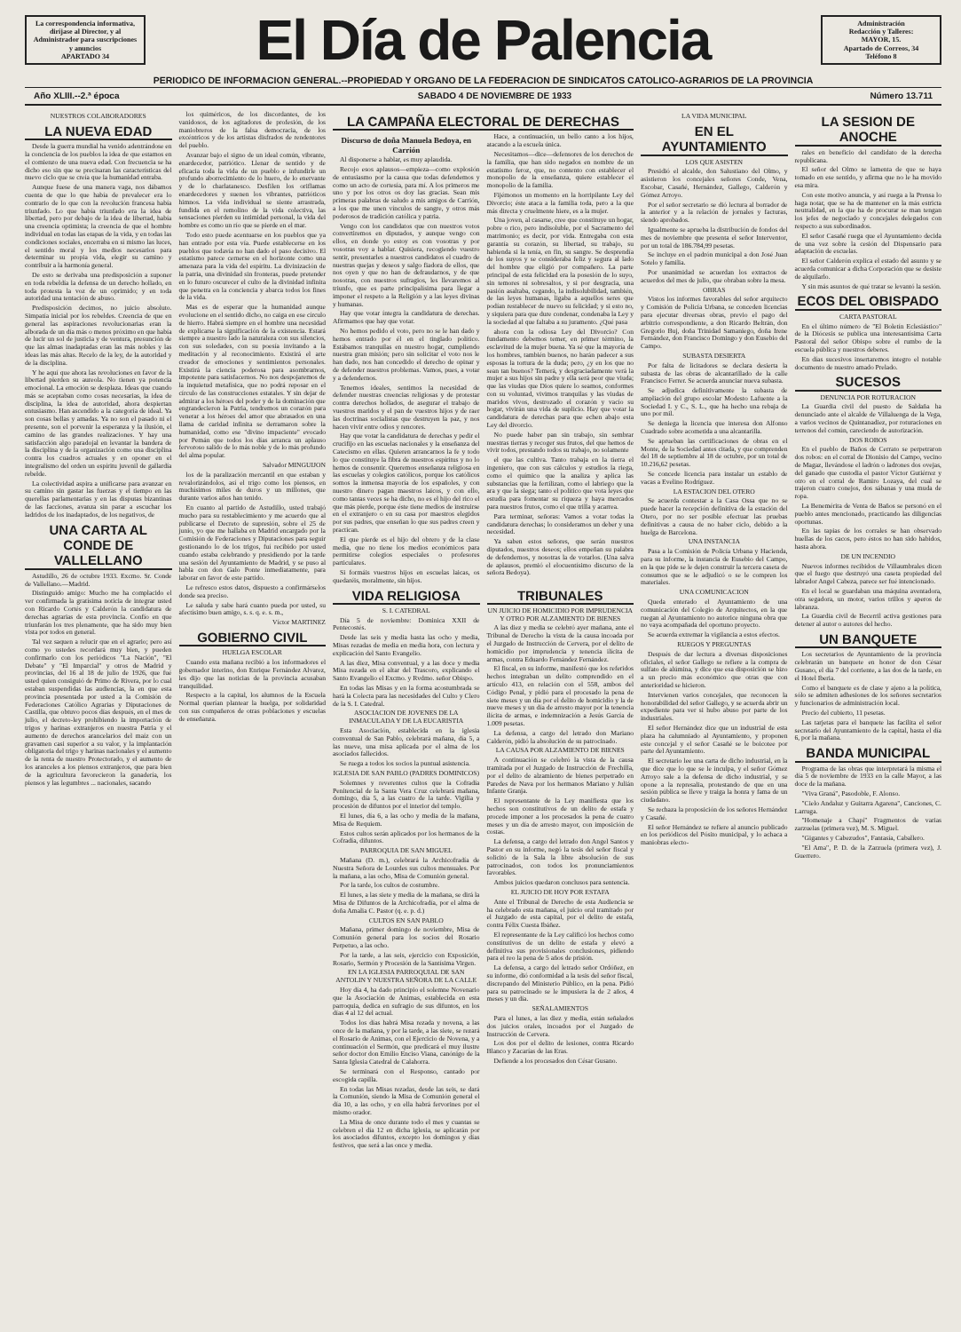La correspondencia informativa, diríjase al Director, y al Administrador para suscripciones y anuncios
APARTADO 34
El Día de Palencia
Administración
Redacción y Talleres:
MAYOR, 15.
Apartado de Correos, 34
Teléfono 8
PERIODICO DE INFORMACION GENERAL.--PROPIEDAD Y ORGANO DE LA FEDERACION DE SINDICATOS CATOLICO-AGRARIOS DE LA PROVINCIA
Año XLIII.--2.ª época SABADO 4 DE NOVIEMBRE DE 1933 Número 13.711
NUESTROS COLABORADORES
LA NUEVA EDAD
Desde la guerra mundial ha venido adentrándose en la conciencia de los pueblos la idea de que estamos en el comienzo de una nueva edad. Con frecuencia se ha dicho eso sin que se precisaran las características del nuevo ciclo que se creía que la humanidad entraba.
Aunque fuese de una manera vaga, nos dábamos cuenta de que lo que había de prevalecer era lo contrario de lo que con la revolución francesa había triunfado. Lo que había triunfado era la idea de libertad, pero por debajo de la idea de libertad, había una creencia optimista; la creencia de que el hombre individual en todas las etapas de la vida, y en todas las condiciones sociales, encerraba en sí mismo las luces, el sentido moral y los medios necesarios para determinar su propia vida, elegir su camino y contribuir a la harmonía general.
De esto se derivaba una predisposición a suponer en toda rebeldía la defensa de un derecho hollado, en toda protesta la voz de un oprimido; y en toda autoridad una tentación de abuso.
Predisposición decimos, no juicio absoluto. Simpatía inicial por los rebeldes. Creencia de que en general las aspiraciones revolucionarias eran la alborada de un día más o menos próximo en que había de lucir un sol de justicia y de ventura, presunción de que las almas inadaptadas eran las más nobles y las ideas las más altas. Recelo de la ley, de la autoridad y de la disciplina.
Y he aquí que ahora las revoluciones en favor de la libertad pierden su aureola. No tienen ya potencia emocional. La emoción se desplaza. Ideas que cuando más se aceptaban como cosas necesarias, la idea de disciplina, la idea de autoridad, ahora despiertan entusiasmo. Han ascendido a la categoría de ideal. Ya son cosas bellas y amadas. Ya no son el pasado ni el presente, son el porvenir la esperanza y la ilusión, el camino de las grandes realizaciones. Y hay una satisfacción algo paradojal en levantar la bandera de la disciplina y de la organización como una disciplina contra los cuadros actuales y en oponer en el integralismo del orden un espíritu juvenil de gallardía rebelde.
La colectividad aspira a unificarse para avanzar en su camino sin gastar las fuerzas y el tiempo en las querellas parlamentarias y en las disputas bizantinas de las facciones, avanza sin parar a escuchar los ladridos de los inadaptados, de los negativos, de
UNA CARTA AL CONDE DE VALLELLANO
Astudillo, 26 de octubre 1933. Excmo. Sr. Conde de Vallellano.—Madrid.
Distinguido amigo: Mucho me ha complacido el ver confirmada la gratísima noticia de integrar usted con Ricardo Cortés y Calderón la candidatura de derechas agrarias de esta provincia. Confío en que triunfarán los tres plenamente, que ha sido muy bien vista por todos en general.
Tal vez saquen a relucir que en el agrario; pero así como yo ustedes recordará muy bien, y pueden confirmarlo con los periódicos "La Nación", "El Debate" y "El Imparcial" y otros de Madrid y provincias, del 16 al 18 de julio de 1926, que fué usted quien consiguió de Primo de Rivera, por lo cual estaban suspendidas las audiencias, la en que esta provincia presentada por usted a la Comisión de Federaciones Católico Agrarias y Diputaciones de Castilla, que obtuvo pocos días después, en el mes de julio, el decreto-ley prohibiendo la importación de trigos y harinas extranjeros en nuestra Patria y el aumento de derechos arancelarios del maíz con un gravamen casi superior a su valor, y la implantación obligatoria del trigo y harinas nacionales y el aumento de la renta de nuestro Protectorado, y el aumento de los aranceles a los piensos extranjeros, que para bien de la agricultura favorecieron la ganadería, los piensos y las legumbres ... nacionales, sacando
los quiméricos, de los discordantes, de los vanidosos, de los agitadores de profesión, de los maniobreros de la falsa democracia, de los excéntricos y de los artistas disfrados de rendentores del pueblo.
Avanzar bajo el signo de un ideal común, vibrante, enardecedor, patriótico. Llenar de sentido y de eficacia toda la vida de un pueblo e infundirle un profundo aborrecimiento de lo huero, de lo enervante y de lo charlatanesco. Desfilen los oriflamas enardecedores y suenen los vibrantes, patrióticos himnos. La vida individual se siente arrastrada, fundida en el remolino de la vida colectiva, las sensaciones pierden su intimidad personal, la vida del hombre es como un río que se pierde en el mar.
Todo esto puede acentuarse en los pueblos que ya han entrado por esta vía. Puede establecerse en los pueblos que todavía no han dado el paso decisivo. El estatismo parece cernerse en el horizonte como una amenaza para la vida del espíritu. La divinización de la patria, una divinidad sin fronteras, puede pretender en lo futuro oscurecer el culto de la divinidad infinita que penetra en la conciencia y abarca todos los fines de la vida.
Mas es de esperar que la humanidad aunque evolucione en el sentido dicho, no caiga en ese círculo de hierro. Habrá siempre en el hombre una necesidad de explicarse la significación de la existencia. Estará siempre a nuestro lado la naturaleza con sus silencios, con sus soledades, con su poesía invitando a la meditación y al reconocimiento. Existirá el arte creador de emociones y sentimientos personales. Existirá la ciencia poderosa para asombrarnos, impotente para satisfacernos. No nos despojaremos de la inquietud metafísica, que no podrá reposar en el círculo de las construcciones estatales. Y sin dejar de admirar a los héroes del poder y de la dominación que engrandecieron la Patria, tendremos un corazón para venerar a los héroes del amor que abrasados en una llama de caridad infinita se derramaron sobre la humanidad, como ese "divino impaciente" evocado por Pemán que todos los días arranca un aplauso fervoroso salido de lo más noble y de lo más profundo del alma popular.
Salvador MINGUIJON
los de la paralización mercantil en que estaban y revalorizándolos, así el trigo como los piensos, en muchísimos miles de duros y un millones, que durante varios años han tenido.
En cuanto al partido de Astudillo, usted trabajó mucho para su restablecimiento y me acuerdo que al publicarse el Decreto de supresión, sobre el 25 de junio, yo que me hallaba en Madrid encargado por la Comisión de Federaciones y Diputaciones para seguir gestionando lo de los trigos, fuí recibido por usted cuando estaba celebrando y presidiendo por la tarde una sesión del Ayuntamiento de Madrid, y se puso al habla con don Galo Ponte inmediatamente, para laborar en favor de este partido.
Le refresco estos datos, dispuesto a confirmárselos donde sea preciso.
Le saluda y sabe hará cuanto pueda por usted, su afectísimo buen amigo, s. s. q. e. s. m.,
Víctor MARTINEZ
GOBIERNO CIVIL
HUELGA ESCOLAR
Cuando esta mañana recibió a los informadores el gobernador interino, don Enrique Fernández Alvarez, les dijo que las noticias de la provincia acusaban tranquilidad.
Respecto a la capital, los alumnos de la Escuela Normal querían plantear la huelga, por solidaridad con sus compañeros de otras poblaciones y escuelas de enseñanza.
LA CAMPAÑA ELECTORAL DE DERECHAS
Discurso de doña Manuela Bedoya, en Carrión
Al disponerse a hablar, es muy aplaudida.
Recojo esos aplausos—empieza—como explosión de entusiasmo por la causa que todas defendemos y como un acto de cortesía, para mí. A los primeros me uno y por los otros os doy las gracias. Sean mis primeras palabras de saludo a mis amigos de Carrión, a los que me unen vínculos de sangre, y otros más poderosos de tradición católica y patria.
Vengo con los candidatos que con nuestros votos convertiremos en diputados, y aunque vengo con ellos, en donde yo estoy es con vosotras y por vosotras voy a hablar. Quisiera, recogiendo vuestro sentir, presentarles a nuestros candidatos el cuadro de nuestras quejas y deseos y salgo fiadora de ellos, que nos oyen y que no han de defraudarnos, y de que nosotras, con nuestros sufragios, les llevaremos al triunfo, que es parte principalísima para llegar a imponer el respeto a la Religión y a las leyes divinas y humanas.
Hay que votar íntegra la candidatura de derechas. Afirmamos que hay que votar.
No hemos pedido el voto, pero no se le han dado y hemos entrado por él en el tinglado político. Estábamos tranquilas en nuestro hogar, cumpliendo nuestra gran misión; pero sin solicitar el voto nos le han dado, nos han concedido el derecho de opinar y de defender nuestros problemas. Vamos, pues, a votar y a defendernos.
Tenemos ideales, sentimos la necesidad de defender nuestras creencias religiosas y de protestar contra derechos hollados, de asegurar el trabajo de vuestros maridos y el pan de vuestros hijos y de raer las doctrinas socialistas que destruyen la paz, y nos hacen vivir entre odios y rencores.
Hay que votar la candidatura de derechas y pedir el crucifijo en las escuelas nacionales y la enseñanza del Catecismo en ellas. Quieren arrancarnos la fe y todo lo que constituye la fibra de nuestros espíritus y no lo hemos de consentir. Queremos enseñanza religiosa en las escuelas y colegios católicos, porque los católicos somos la inmensa mayoría de los españoles, y con nuestro dinero pagan maestros laicos, y con ello, como tantas veces se ha dicho, no es el hijo del rico el que más pierde, porque éste tiene medios de instruirse en el extranjero o en su casa por maestros elegidos por sus padres, que enseñan lo que sus padres creen y practican.
El que pierde es el hijo del obrero y de la clase media, que no tiene los medios económicos para permitirse colegios especiales o profesores particulares.
Si formáis vuestros hijos en escuelas laicas, os quedaréis, moralmente, sin hijos.
Hace, a continuación, un bello canto a los hijos, atacando a la escuela única.
Necesitamos—dice—defensores de los derechos de la familia, que han sido negados en nombre de un estatismo feroz, que, no contento con establecer el monopolio de la enseñanza, quiere establecer el monopolio de la familia.
Fijémonos un momento en la horripilante Ley del Divorcio; éste ataca a la familia toda, pero a la que más directa y cruelmente hiere, es a la mujer.
Una joven, al casarse, cree que constituye un hogar, pobre o rico, pero indisoluble, por el Sacramento del matrimonio; es decir, por vida. Entregaba con esta garantía su corazón, su libertad, su trabajo, su habienda si la tenía, en fin, su sangre. Se desprendía de los suyos y se consideraba feliz y segura al lado del hombre que eligió por compañero. La parte principal de esta felicidad era la posesión de lo suyo, sin temores ni sobresaltos, y si por desgracia, una pasión asaltaba, cegando, la indisolubilidad, también, de las leyes humanas, ligaba a aquellos seres que podían restablecer de nuevo su felicidad; y si esto no, y siquiera para que dure condenar, condenaba la Ley y la sociedad al que faltaba a su juramento. ¿Qué pasa
ahora con la odiosa Ley del Divorcio? Con fundamento debemos temer, en primer término, la esclavitud de la mujer buena. Ya sé que la mayoría de los hombres, también buenos, no harán padecer a sus esposas la tortura de la duda; pero, ¿y en los que no sean tan buenos? Temerá, y desgraciadamente verá la mujer a sus hijos sin padre y ella será peor que viuda; que las viudas que Dios quiere lo seamos, conformes con su voluntad, vivimos tranquilas y las viudas de maridos vivos, destrozado el corazón y vacío su hogar, vivirán una vida de suplicio. Hay que votar la candidatura de derechas para que echen abajo esta Ley del divorcio.
No puede haber pan sin trabajo, sin sembrar nuestras tierras y recoger sus frutos, del que hemos de vivir todos, prestando todos su trabajo, no solamente
el que las cultiva. Tanto trabaja en la tierra el ingeniero, que con sus cálculos y estudios la riega, como el químico que la analiza y aplica las substancias que la fertilizan, como el labriego que la ara y que la siega; tanto el político que vota leyes que estudia para fomentar su riqueza y haya mercados para nuestros frutos, como el que trilla y acarrea.
Para terminar, señoras: Vamos a votar todas la candidatura derechas; lo consideramos un deber y una necesidad.
Ya saben estos señores, que serán nuestros diputados, nuestros deseos; ellos empeñan su palabra de defendernos, y nosotras la de votarlos. (Una salva de aplausos, premió el elocuentísimo discurso de la señora Bedoya).
VIDA RELIGIOSA
S. I. CATEDRAL
Día 5 de noviembre: Dominica XXII de Pentecostés.
Desde las seis y media hasta las ocho y media, Misas rezadas de media en media hora, con lectura y explicación del Santo Evangelio.
A las diez, Misa conventual, y a las doce y media Misa rezada en el altar del Trascoro, explicando el Santo Evangelio el Excmo. y Rvdmo. señor Obispo.
En todas las Misas y en la forma acostumbrada se hará la Colecta para las necesidades del Culto y Clero de la S. I. Catedral.
ASOCIACION DE JOVENES DE LA INMACULADA Y DE LA EUCARISTIA
Esta Asociación, establecida en la iglesia conventual de San Pablo, celebrará mañana, día 5, a las nueve, una misa aplicada por el alma de los asociados fallecidos.
Se ruega a todos los socios la puntual asistencia.
IGLESIA DE SAN PABLO (PADRES DOMINICOS)
Solemnes y reverentes cultos que la Cofradía Penitencial de la Santa Vera Cruz celebrará mañana, domingo, día 5, a las cuatro de la tarde. Vigilia y procesión de difuntos por el interior del templo.
El lunes, día 6, a las ocho y media de la mañana, Misa de Requiem.
Estos cultos serán aplicados por los hermanos de la Cofradía, difuntos.
PARROQUIA DE SAN MIGUEL
Mañana (D. m.), celebrará la Archicofradía de Nuestra Señora de Lourdes sus cultos mensuales. Por la mañana, a las ocho, Misa de Comunión general.
Por la tarde, los cultos de costumbre.
El lunes, a las siete y media de la mañana, se dirá la Misa de Difuntos de la Archicofradía, por el alma de doña Amalia C. Pastor (q. e. p. d.)
CULTOS EN SAN PABLO
Mañana, primer domingo de noviembre, Misa de Comunión general para los socios del Rosario Perpetuo, a las ocho.
Por la tarde, a las seis, ejercicio con Exposición, Rosario, Sermón y Procesión de la Santísima Virgen.
EN LA IGLESIA PARROQUIAL DE SAN ANTOLIN Y NUESTRA SEÑORA DE LA CALLE
Hoy día 4, ha dado principio el solemne Novenario que la Asociación de Animas, establecida en esta parroquia, dedica en sufragio de sus difuntos, en los días 4 al 12 del actual.
Todos los días habrá Misa rezada y novena, a las once de la mañana, y por la tarde, a las siete, se rezará el Rosario de Animas, con el Ejercicio de Novena, y a continuación el Sermón, que predicará el muy ilustre señor doctor don Emilio Enciso Viana, canónigo de la Santa Iglesia Catedral de Calahorra.
Se terminará con el Responso, cantado por escogida capilla.
En todas las Misas rezadas, desde las seis, se dará la Comunión, siendo la Misa de Comunión general el día 10, a las ocho, y en ella habrá fervorines por el mismo orador.
La Misa de once durante todo el mes y cuantas se celebren el día 12 en dicha iglesia, se aplicarán por los asociados difuntos, excepto los domingos y días festivos, que será a las once y media.
TRIBUNALES
UN JUICIO DE HOMICIDIO POR IMPRUDENCIA Y OTRO POR ALZAMIENTO DE BIENES
A las diez y media se celebró ayer mañana, ante el Tribunal de Derecho la vista de la causa incoada por el Juzgado de Instrucción de Cervera, por el delito de homicidio por imprudencia y tenencia ilícita de armas, contra Eduardo Fernández Fernández.
El fiscal, en su informe, manifestó que los referidos hechos integraban un delito comprendido en el artículo 413, en relación con el 558, ambos del Código Penal, y pidió para el procesado la pena de siete meses y un día por el delito de homicidio y la de nueve meses y un día de arresto mayor por la tenencia ilícita de armas, e indemnización a Jesús García de 1.009 pesetas.
La defensa, a cargo del letrado don Mariano Calderón, pidió la absolución de su patrocinado.
LA CAUSA POR ALZAMIENTO DE BIENES
A continuación se celebró la vista de la causa tramitada por el Juzgado de Instrucción de Frechilla, por el delito de alzamiento de bienes perpetrado en Paredes de Nava por los hermanos Mariano y Julián Infante Granja.
El representante de la Ley manifiesta que los hechos son constitutivos de un delito de estafa y procede imponer a los procesados la pena de cuatro meses y un día de arresto mayor, con imposición de costas.
La defensa, a cargo del letrado don Angel Santos y Pastor en su informe, negó la tesis del señor fiscal y solicitó de la Sala la libre absolución de sus patrocinados, con todos los pronunciamientos favorables.
Ambos juicios quedaron conclusos para sentencia.
EL JUICIO DE HOY POR ESTAFA
Ante el Tribunal de Derecho de esta Audiencia se ha celebrado esta mañana, el juicio oral tramitado por el Juzgado de esta capital, por el delito de estafa, contra Félix Cuesta Ibáñez.
El representante de la Ley calificó los hechos como constitutivos de un delito de estafa y elevó a definitiva sus provisionales conclusiones, pidiendo para el reo la pena de 5 años de prisión.
La defensa, a cargo del letrado señor Ordóñez, en su informe, dió conformidad a la tesis del señor fiscal, discrepando del Ministerio Público, en la pena. Pidió para su patrocinado se le impusiera la de 2 años, 4 meses y un día.
SEÑALAMIENTOS
Para el lunes, a las diez y media, están señalados dos juicios orales, incoados por el Juzgado de Instrucción de Cervera.
Los dos por el delito de lesiones, contra Ricardo Blanco y Zacarías de las Eras.
Defiende a los procesados don César Gusano.
LA VIDA MUNICIPAL
EN EL AYUNTAMIENTO
LOS QUE ASISTEN
Presidió el alcalde, don Salustiano del Olmo, y asistieron los concejales señores Conde, Vena, Escobar, Casañé, Hernández, Gallego, Calderón y Gómez Arroyo.
Por el señor secretario se dió lectura al borrador de la anterior y a la relación de jornales y facturas, siendo aprobados.
Igualmente se aprueba la distribución de fondos del mes de noviembre que presenta el señor Interventor, por un total de 186.784,99 pesetas.
Se incluye en el padrón municipal a don José Juan Sotelo y familia.
Por unanimidad se acuerdan los extractos de acuerdos del mes de julio, que obraban sobre la mesa.
OBRAS
Vistos los informes favorables del señor arquitecto y Comisión de Policía Urbana, se conceden licencias para ejecutar diversas obras, previo el pago del arbitrio correspondiente, a don Ricardo Beltrán, don Gregorio Buj, doña Trinidad Samaniego, doña Irene Fernández, don Francisco Domingo y don Eusebio del Campo.
SUBASTA DESIERTA
Por falta de licitadores se declara desierta la subasta de las obras de alcantarillado de la calle Francisco Ferrer. Se acuerda anunciar nueva subasta.
Se adjudica definitivamente la subasta de ampliación del grupo escolar Modesto Lafuente a la Sociedad I. y C., S. L., que ha hecho una rebaja de uno por mil.
Se deniega la licencia que interesa don Alfonso Cuadrado sobre acometida a una alcantarilla.
Se aprueban las certificaciones de obras en el Monte, de la Sociedad antes citada, y que comprenden del 18 de septiembre al 18 de octubre, por un total de 10.216,62 pesetas.
Se concede licencia para instalar un establo de vacas a Evelino Rodríguez.
LA ESTACION DEL OTERO
Se acuerda contestar a la Casa Ossa que no se puede hacer la recepción definitiva de la estación del Otero, por no ser posible efectuar las pruebas definitivas a causa de no haber ciclo, debido a la huelga de Barcelona.
UNA INSTANCIA
Pasa a la Comisión de Policía Urbana y Hacienda, para su informe, la instancia de Eusebio del Campo, en la que pide se le dejen construir la tercera caseta de consumos que se le adjudicó o se le compren los materiales.
UNA COMUNICACION
Queda enterado el Ayuntamiento de una comunicación del Colegio de Arquitectos, en la que ruegan al Ayuntamiento no autorice ninguna obra que no vaya acompañada del oportuno proyecto.
Se acuerda extremar la vigilancia a estos efectos.
RUEGOS Y PREGUNTAS
Después de dar lectura a diversas disposiciones oficiales, el señor Gallego se refiere a la compra de sulfato de alúmina, y dice que esa disposición se hizo a un precio más económico que otras que con anterioridad se hicieron.
Intervienen varios concejales, que reconocen la honorabilidad del señor Gallego, y se acuerda abrir un expediente para ver si hubo abuso por parte de los industriales.
El señor Hernández dice que un industrial de esta plaza ha calumniado al Ayuntamiento, y proponen este concejal y el señor Casañé se le boicotee por parte del Ayuntamiento.
El secretario lee una carta de dicho industrial, en la que dice que lo que se le inculpa, y el señor Gómez Arroyo sale a la defensa de dicho industrial, y se opone a la represalia, protestando de que en una sesión pública se lleve y traiga la honra y fama de un ciudadano.
Se rechaza la proposición de los señores Hernández y Casañé.
El señor Hernández se refiere al anuncio publicado en los periódicos del Pósito municipal, y lo achaca a maniobras electo-
LA SESION DE ANOCHE
rales en beneficio del candidato de la derecha republicana.
El señor del Olmo se lamenta de que se haya tomado en ese sentido, y afirma que no le ha movido esa mira.
Con este motivo anuncia, y así ruega a la Prensa lo haga notar, que se ha de mantener en la más estricta neutralidad, en la que ha de procurar se man tengan los jefes de negociado y concejales delegados con respecto a sus subordinados.
El señor Casañé ruega que el Ayuntamiento decida de una vez sobre la cesión del Dispensario para adaptación de escuelas.
El señor Calderón explica el estado del asunto y se acuerda comunicar a dicha Corporación que se desiste de alquilarlo.
Y sin más asuntos de qué tratar se levantó la sesión.
ECOS DEL OBISPADO
CARTA PASTORAL
En el último número de "El Boletín Eclesiástico" de la Diócesis se publica una interesantísima Carta Pastoral del señor Obispo sobre el rumbo de la escuela pública y nuestros deberes.
En días sucesivos insertaremos íntegro el notable documento de nuestro amado Prelado.
SUCESOS
DENUNCIA POR ROTURACION
La Guardia civil del puesto de Saldaña ha denunciado ante el alcalde de Villaluenga de la Vega, a varios vecinos de Quintanadiez, por roturaciones en terrenos del común, careciendo de autorización.
DOS ROBOS
En el pueblo de Baños de Cerrato se perpetraron dos robos: en el corral de Dionisio del Campo, vecino de Magaz, llevándose el ladrón o ladrones dos ovejas, del ganado que custodia el pastor Víctor Gutiérrez y otro en el corral de Ramiro Lozaya, del cual se trajeron cuatro conejos, dos sábanas y una muda de ropa.
La Benemérita de Venta de Baños se personó en el pueblo antes mencionado, practicando las diligencias oportunas.
En las tapias de los corrales se han observado huellas de los cacos, pero éstos no han sido habidos, hasta ahora.
DE UN INCENDIO
Nuevos informes recibidos de Villaumbrales dicen que el fuego que destruyó una caseta propiedad del labrador Angel Cabeza, parece ser fué intencionado.
En el local se guardaban una máquina aventadora, otra segadora, un motor, varios trillos y aperos de labranza.
La Guardia civil de Becerril activa gestiones para detener al autor o autores del hecho.
UN BANQUETE
Los secretarios de Ayuntamiento de la provincia celebrarán un banquete en honor de don César Gusano, el día 7 del corriente, a las dos de la tarde, en el Hotel Iberia.
Como el banquete es de clase y ajeno a la política, sólo se admiten adhesiones de los señores secretarios y funcionarios de administración local.
Precio del cubierto, 11 pesetas.
Las tarjetas para el banquete las facilita el señor secretario del Ayuntamiento de la capital, hasta el día 6, por la mañana.
BANDA MUNICIPAL
Programa de las obras que interpretará la misma el día 5 de noviembre de 1933 en la calle Mayor, a las doce de la mañana.
"Viva Graná", Pasodoble, F. Alonso.
"Cielo Andaluz y Guitarra Agarena", Canciones, C. Larruga.
"Homenaje a Chapí" Fragmentos de varias zarzuelas (primera vez), M. S. Miguel.
"Gigantes y Cabezudos", Fantasía, Caballero.
"El Ama", P. D. de la Zarzuela (primera vez), J. Guerrero.